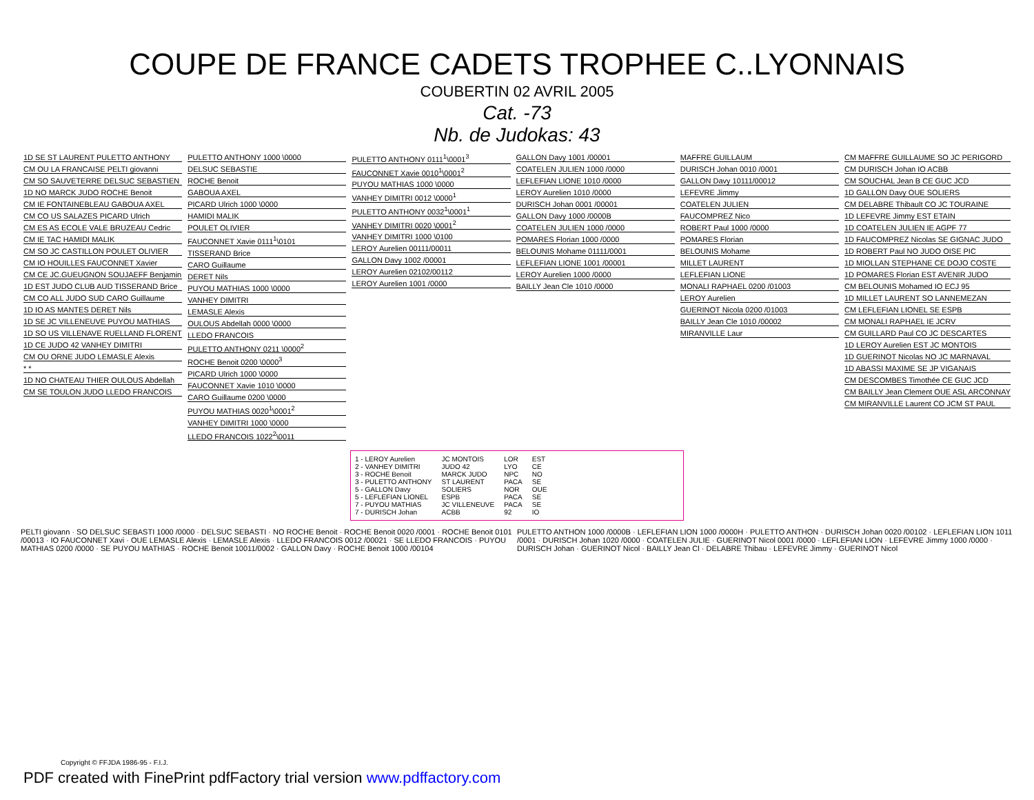COUPE DE FRANCE CADETS TROPHEE C..LYONNAIS
COUBERTIN 02 AVRIL 2005
Cat. -73
Nb. de Judokas: 43
1D SE ST LAURENT PULETTO ANTHONY
CM OU LA FRANCAISE PELTI giovanni
CM SO SAUVETERRE DELSUC SEBASTIEN
1D NO MARCK JUDO ROCHE Benoit
CM IE FONTAINEBLEAU GABOUA AXEL
CM CO US SALAZES PICARD Ulrich
CM ES AS ECOLE VALE BRUZEAU Cedric
CM IE TAC HAMIDI MALIK
CM SO JC CASTILLON POULET OLIVIER
CM IO HOUILLES FAUCONNET Xavier
CM CE JC.GUEUGNON SOUJAEFF Benjamin
1D EST JUDO CLUB AUD TISSERAND Brice
CM CO ALL JUDO SUD CARO Guillaume
1D IO AS MANTES DERET Nils
1D SE JC VILLENEUVE PUYOU MATHIAS
1D SO US VILLENAVE RUELLAND FLORENT
1D CE JUDO 42 VANHEY DIMITRI
CM OU ORNE JUDO LEMASLE Alexis
* *
1D NO CHATEAU THIER OULOUS Abdellah
CM SE TOULON JUDO LLEDO FRANCOIS
PULETTO ANTHONY 1000 \0000
DELSUC SEBASTIE
ROCHE Benoit
GABOUA AXEL
PICARD Ulrich 1000 \0000
HAMIDI MALIK
POULET OLIVIER
FAUCONNET Xavie 0111<sup>1</sup>\0101
TISSERAND Brice
CARO Guillaume
DERET Nils
PUYOU MATHIAS 1000 \0000
VANHEY DIMITRI
LEMASLE Alexis
OULOUS Abdellah 0000 \0000
LLEDO FRANCOIS
PULETTO ANTHONY 0211 \0000<sup>2</sup>
ROCHE Benoit 0200 \0000<sup>3</sup>
PICARD Ulrich 1000 \0000
FAUCONNET Xavie 1010 \0000
CARO Guillaume 0200 \0000
PUYOU MATHIAS 0020<sup>1</sup>\0001<sup>2</sup>
VANHEY DIMITRI 1000 \0000
LLEDO FRANCOIS 1022<sup>2</sup>\0011
PULETTO ANTHONY 0111<sup>1</sup>\0001<sup>3</sup>
FAUCONNET Xavie 0010<sup>1</sup>\0001<sup>2</sup>
PUYOU MATHIAS 1000 \0000
VANHEY DIMITRI 0012 \0000<sup>1</sup>
PULETTO ANTHONY 0032<sup>1</sup>\0001<sup>1</sup>
VANHEY DIMITRI 0020 \0001<sup>2</sup>
VANHEY DIMITRI 1000 \0100
LEROY Aurelien 00111/00011
GALLON Davy 1002 /00001
LEROY Aurelien 02102/00112
LEROY Aurelien 1001 /0000
GALLON Davy 1001 /00001
COATELEN JULIEN 1000 /0000
LEFLEFIAN LIONE 1010 /0000
LEROY Aurelien 1010 /0000
DURISCH Johan 0001 /00001
GALLON Davy 1000 /0000B
COATELEN JULIEN 1000 /0000
POMARES Florian 1000 /0000
BELOUNIS Mohame 01111/0001
LEFLEFIAN LIONE 1001 /00001
LEROY Aurelien 1000 /0000
BAILLY Jean Cle 1010 /0000
MAFFRE GUILLAUM
DURISCH Johan 0010 /0001
GALLON Davy 10111/00012
LEFEVRE Jimmy
COATELEN JULIEN
FAUCOMPREZ Nico
ROBERT Paul 1000 /0000
POMARES Florian
BELOUNIS Mohame
MILLET LAURENT
LEFLEFIAN LIONE
MONALI RAPHAEL 0200 /01003
LEROY Aurelien
GUERINOT Nicola 0200 /01003
BAILLY Jean Cle 1010 /00002
MIRANVILLE Laur
CM MAFFRE GUILLAUME SO JC PERIGORD
CM DURISCH Johan IO ACBB
CM SOUCHAL Jean B CE GUC JCD
1D GALLON Davy OUE SOLIERS
CM DELABRE Thibault CO JC TOURAINE
1D LEFEVRE Jimmy EST ETAIN
1D COATELEN JULIEN IE AGPF 77
1D FAUCOMPREZ Nicolas SE GIGNAC JUDO
1D ROBERT Paul NO JUDO OISE PIC
1D MIOLLAN STEPHANE CE DOJO COSTE
1D POMARES Florian EST AVENIR JUDO
CM BELOUNIS Mohamed IO ECJ 95
1D MILLET LAURENT SO LANNEMEZAN
CM LEFLEFIAN LIONEL SE ESPB
CM MONALI RAPHAEL IE JCRV
CM GUILLARD Paul CO JC DESCARTES
1D LEROY Aurelien EST JC MONTOIS
1D GUERINOT Nicolas NO JC MARNAVAL
1D ABASSI MAXIME SE JP VIGANAIS
CM DESCOMBES Timothée CE GUC JCD
CM BAILLY Jean Clement OUE ASL ARCONNAY
CM MIRANVILLE Laurent CO JCM ST PAUL
| 1 - LEROY Aurelien | JC MONTOIS | LOR | EST |
| 2 - VANHEY DIMITRI | JUDO 42 | LYO | CE |
| 3 - ROCHE Benoit | MARCK JUDO | NPC | NO |
| 3 - PULETTO ANTHONY | ST LAURENT | PACA | SE |
| 5 - GALLON Davy | SOLIERS | NOR | OUE |
| 5 - LEFLEFIAN LIONEL | ESPB | PACA | SE |
| 7 - PUYOU MATHIAS | JC VILLENEUVE | PACA | SE |
| 7 - DURISCH Johan | ACBB | 92 | IO |
PELTI giovann · SO DELSUC SEBASTI 1000 /0000 · DELSUC SEBASTI · NO ROCHE Benoit · ROCHE Benoit 0020 /0001 · ROCHE Benoit 0101 /00013 · IO FAUCONNET Xavi · OUE LEMASLE Alexis · LEMASLE Alexis · LLEDO FRANCOIS 0012 /00021 · SE LLEDO FRANCOIS · PUYOU MATHIAS 0200 /0000 · SE PUYOU MATHIAS · ROCHE Benoit 10011/0002 · GALLON Davy · ROCHE Benoit 1000 /00104
PULETTO ANTHON 1000 /0000B · LEFLEFIAN LION 1000 /0000H · PULETTO ANTHON · DURISCH Johan 0020 /00102 · LEFLEFIAN LION 1011 /0001 · DURISCH Johan 1020 /0000 · COATELEN JULIE · GUERINOT Nicol 0001 /0000 · LEFLEFIAN LION · LEFEVRE Jimmy 1000 /0000 · DURISCH Johan · GUERINOT Nicol · BAILLY Jean Cl · DELABRE Thibau · LEFEVRE Jimmy · GUERINOT Nicol
Copyright © FFJDA 1986-95 - F.I.J.
PDF created with FinePrint pdfFactory trial version www.pdffactory.com